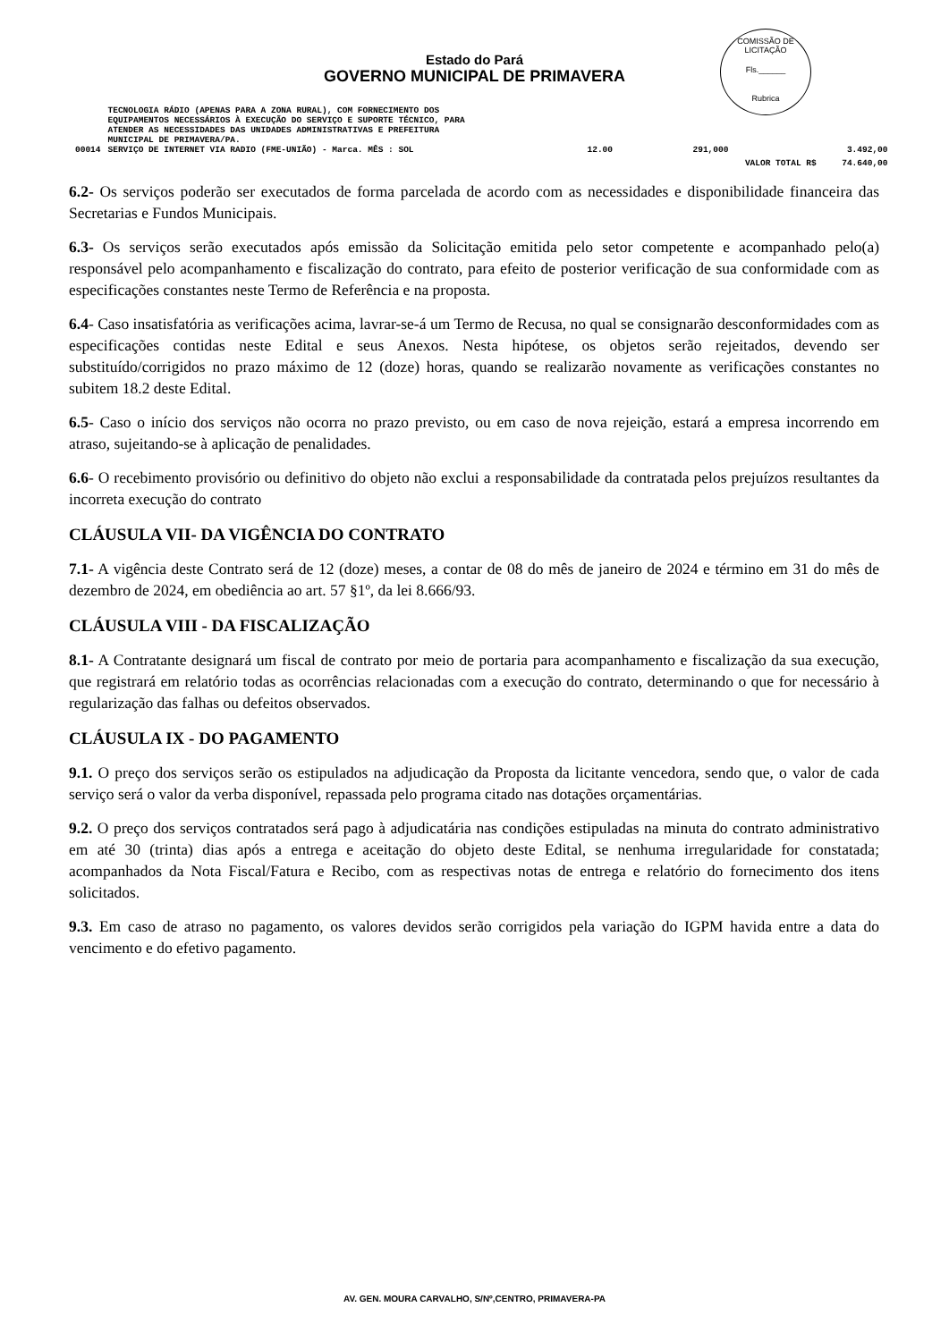COMISSÃO DE LICITAÇÃO
Fls.______
Rubrica
Estado do Pará
GOVERNO MUNICIPAL DE PRIMAVERA
| | TECNOLOGIA RÁDIO (APENAS PARA A ZONA RURAL), COM FORNECIMENTO DOS EQUIPAMENTOS NECESSÁRIOS À EXECUÇÃO DO SERVIÇO E SUPORTE TÉCNICO, PARA ATENDER AS NECESSIDADES DAS UNIDADES ADMINISTRATIVAS E PREFEITURA MUNICIPAL DE PRIMAVERA/PA. | | | | |
| 00014 | SERVIÇO DE INTERNET VIA RADIO (FME-UNIÃO) - Marca. MÊS : SOL | | 12.00 | 291,000 | 3.492,00 |
| | | | | VALOR TOTAL R$ 74.640,00 | |
6.2- Os serviços poderão ser executados de forma parcelada de acordo com as necessidades e disponibilidade financeira das Secretarias e Fundos Municipais.
6.3- Os serviços serão executados após emissão da Solicitação emitida pelo setor competente e acompanhado pelo(a) responsável pelo acompanhamento e fiscalização do contrato, para efeito de posterior verificação de sua conformidade com as especificações constantes neste Termo de Referência e na proposta.
6.4- Caso insatisfatória as verificações acima, lavrar-se-á um Termo de Recusa, no qual se consignarão desconformidades com as especificações contidas neste Edital e seus Anexos. Nesta hipótese, os objetos serão rejeitados, devendo ser substituído/corrigidos no prazo máximo de 12 (doze) horas, quando se realizarão novamente as verificações constantes no subitem 18.2 deste Edital.
6.5- Caso o início dos serviços não ocorra no prazo previsto, ou em caso de nova rejeição, estará a empresa incorrendo em atraso, sujeitando-se à aplicação de penalidades.
6.6- O recebimento provisório ou definitivo do objeto não exclui a responsabilidade da contratada pelos prejuízos resultantes da incorreta execução do contrato
CLÁUSULA VII- DA VIGÊNCIA DO CONTRATO
7.1- A vigência deste Contrato será de 12 (doze) meses, a contar de 08 do mês de janeiro de 2024 e término em 31 do mês de dezembro de 2024, em obediência ao art. 57 §1º, da lei 8.666/93.
CLÁUSULA VIII - DA FISCALIZAÇÃO
8.1- A Contratante designará um fiscal de contrato por meio de portaria para acompanhamento e fiscalização da sua execução, que registrará em relatório todas as ocorrências relacionadas com a execução do contrato, determinando o que for necessário à regularização das falhas ou defeitos observados.
CLÁUSULA IX - DO PAGAMENTO
9.1. O preço dos serviços serão os estipulados na adjudicação da Proposta da licitante vencedora, sendo que, o valor de cada serviço será o valor da verba disponível, repassada pelo programa citado nas dotações orçamentárias.
9.2. O preço dos serviços contratados será pago à adjudicatária nas condições estipuladas na minuta do contrato administrativo em até 30 (trinta) dias após a entrega e aceitação do objeto deste Edital, se nenhuma irregularidade for constatada; acompanhados da Nota Fiscal/Fatura e Recibo, com as respectivas notas de entrega e relatório do fornecimento dos itens solicitados.
9.3. Em caso de atraso no pagamento, os valores devidos serão corrigidos pela variação do IGPM havida entre a data do vencimento e do efetivo pagamento.
AV. GEN. MOURA CARVALHO, S/Nº,CENTRO, PRIMAVERA-PA